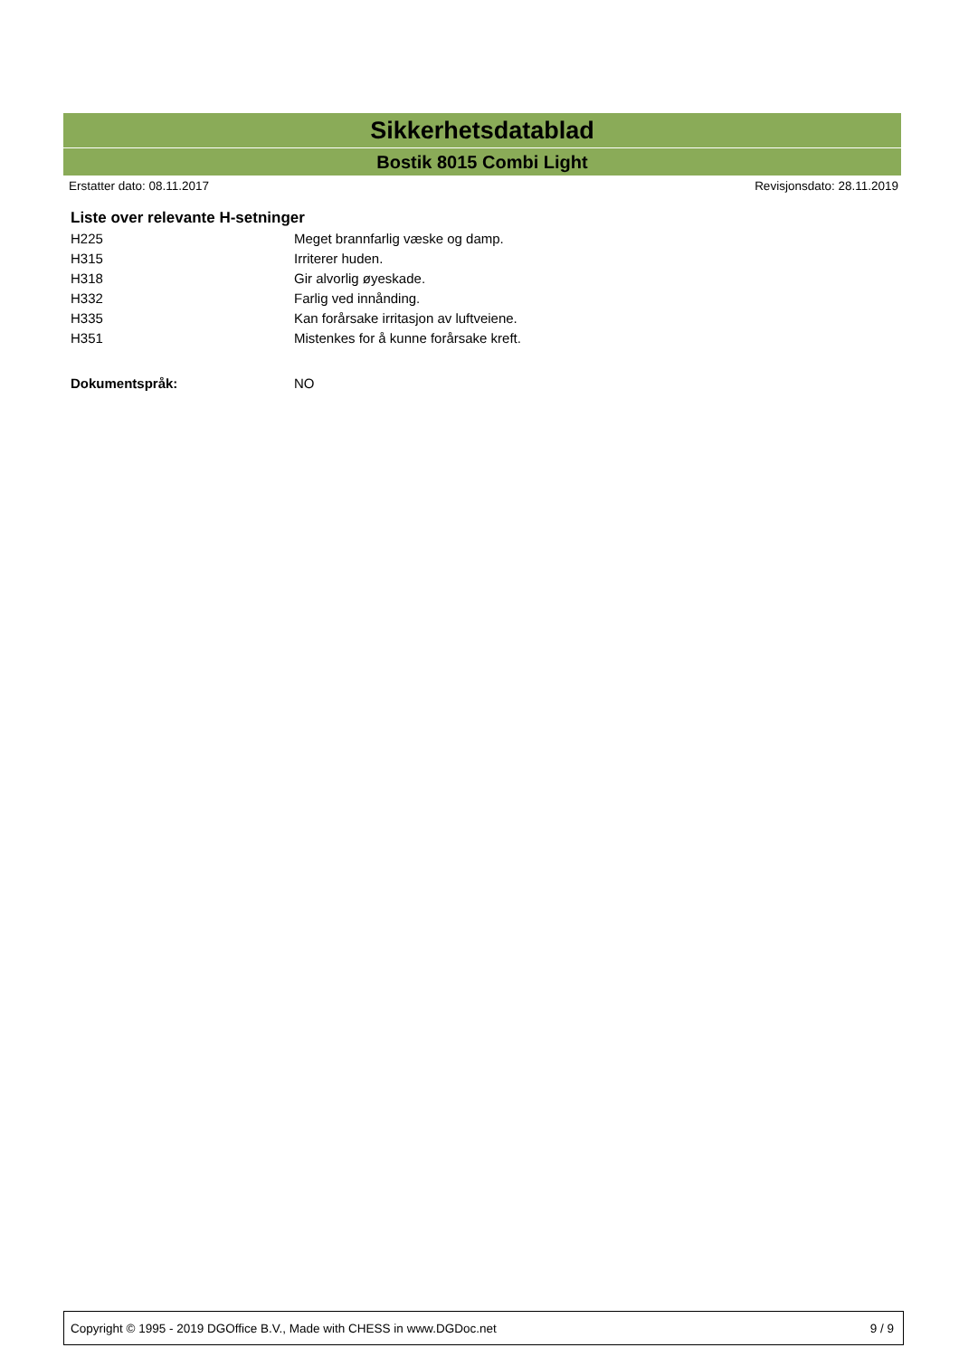Sikkerhetsdatablad
Bostik 8015 Combi Light
Erstatter dato: 08.11.2017 Revisjonsdato: 28.11.2019
Liste over relevante H-setninger
| H225 | Meget brannfarlig væske og damp. |
| H315 | Irriterer huden. |
| H318 | Gir alvorlig øyeskade. |
| H332 | Farlig ved innånding. |
| H335 | Kan forårsake irritasjon av luftveiene. |
| H351 | Mistenkes for å kunne forårsake kreft. |
| Dokumentspråk: | NO |
Copyright © 1995 - 2019 DGOffice B.V., Made with CHESS in www.DGDoc.net 9 / 9